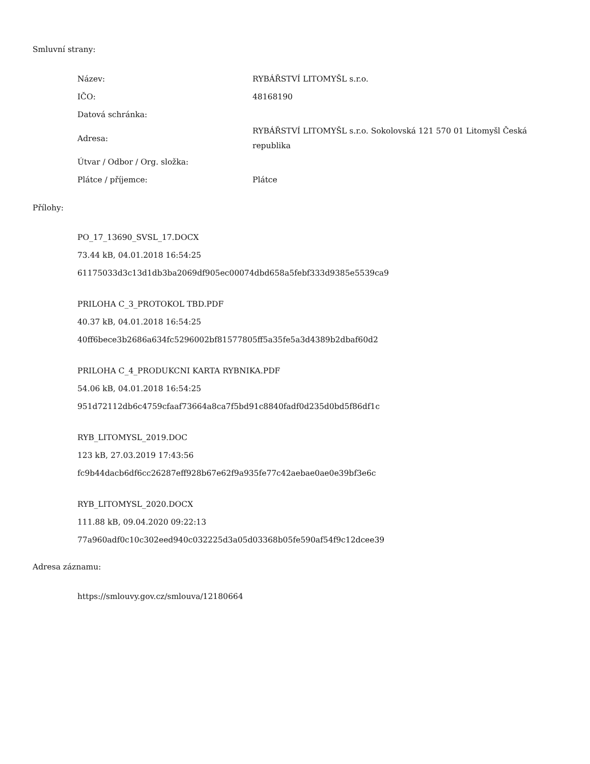Smluvní strany:
| Název: | RYBÁŘSTVÍ LITOMYŠL s.r.o. |
| IČO: | 48168190 |
| Datová schránka: | |
| Adresa: | RYBÁŘSTVÍ LITOMYŠL s.r.o. Sokolovská 121 570 01 Litomyšl Česká republika |
| Útvar / Odbor / Org. složka: | |
| Plátce / příjemce: | Plátce |
Přílohy:
PO_17_13690_SVSL_17.DOCX
73.44 kB, 04.01.2018 16:54:25
61175033d3c13d1db3ba2069df905ec00074dbd658a5febf333d9385e5539ca9
PRILOHA C_3_PROTOKOL TBD.PDF
40.37 kB, 04.01.2018 16:54:25
40ff6bece3b2686a634fc5296002bf81577805ff5a35fe5a3d4389b2dbaf60d2
PRILOHA C_4_PRODUKCNI KARTA RYBNIKA.PDF
54.06 kB, 04.01.2018 16:54:25
951d72112db6c4759cfaaf73664a8ca7f5bd91c8840fadf0d235d0bd5f86df1c
RYB_LITOMYSL_2019.DOC
123 kB, 27.03.2019 17:43:56
fc9b44dacb6df6cc26287eff928b67e62f9a935fe77c42aebae0ae0e39bf3e6c
RYB_LITOMYSL_2020.DOCX
111.88 kB, 09.04.2020 09:22:13
77a960adf0c10c302eed940c032225d3a05d03368b05fe590af54f9c12dcee39
Adresa záznamu:
https://smlouvy.gov.cz/smlouva/12180664